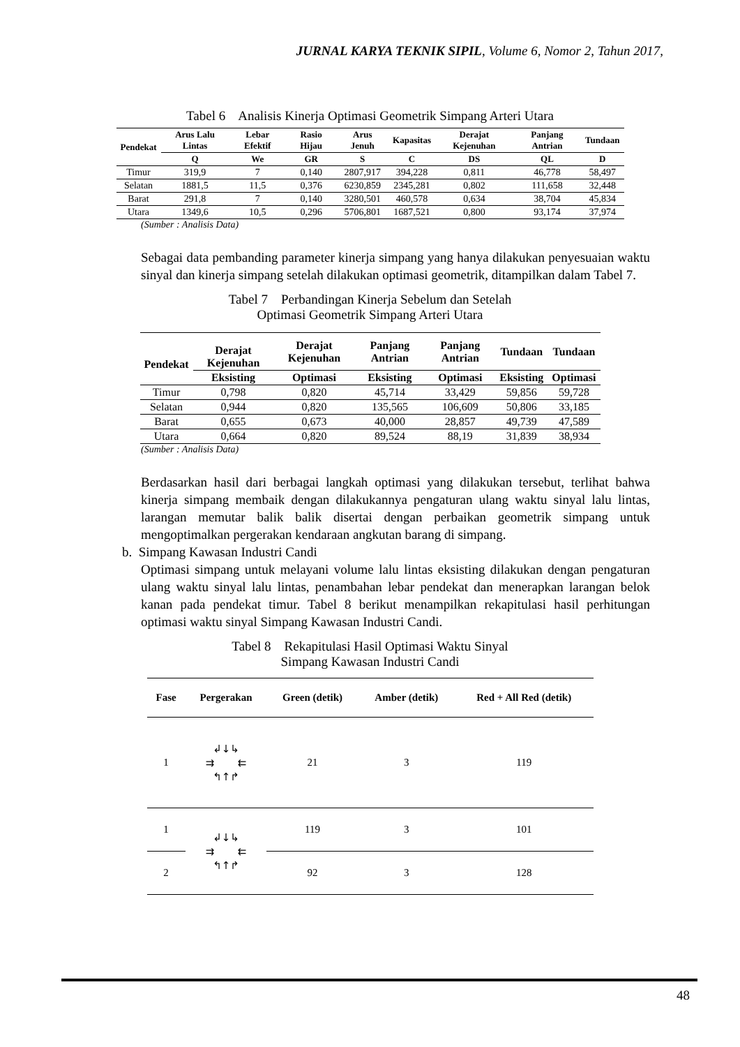JURNAL KARYA TEKNIK SIPIL, Volume 6, Nomor 2, Tahun 2017,
Tabel 6 Analisis Kinerja Optimasi Geometrik Simpang Arteri Utara
| Pendekat | Arus Lalu Lintas | Lebar Efektif | Rasio Hijau | Arus Jenuh | Kapasitas | Derajat Kejenuhan | Panjang Antrian | Tundaan |
| --- | --- | --- | --- | --- | --- | --- | --- | --- |
| | Q | We | GR | S | C | DS | QL | D |
| Timur | 319,9 | 7 | 0,140 | 2807,917 | 394,228 | 0,811 | 46,778 | 58,497 |
| Selatan | 1881,5 | 11,5 | 0,376 | 6230,859 | 2345,281 | 0,802 | 111,658 | 32,448 |
| Barat | 291,8 | 7 | 0,140 | 3280,501 | 460,578 | 0,634 | 38,704 | 45,834 |
| Utara | 1349,6 | 10,5 | 0,296 | 5706,801 | 1687,521 | 0,800 | 93,174 | 37,974 |
(Sumber : Analisis Data)
Sebagai data pembanding parameter kinerja simpang yang hanya dilakukan penyesuaian waktu sinyal dan kinerja simpang setelah dilakukan optimasi geometrik, ditampilkan dalam Tabel 7.
Tabel 7 Perbandingan Kinerja Sebelum dan Setelah
Optimasi Geometrik Simpang Arteri Utara
| Pendekat | Derajat Kejenuhan | Derajat Kejenuhan | Panjang Antrian | Panjang Antrian | Tundaan | Tundaan |
| --- | --- | --- | --- | --- | --- | --- |
| | Eksisting | Optimasi | Eksisting | Optimasi | Eksisting | Optimasi |
| Timur | 0,798 | 0,820 | 45,714 | 33,429 | 59,856 | 59,728 |
| Selatan | 0,944 | 0,820 | 135,565 | 106,609 | 50,806 | 33,185 |
| Barat | 0,655 | 0,673 | 40,000 | 28,857 | 49,739 | 47,589 |
| Utara | 0,664 | 0,820 | 89,524 | 88,19 | 31,839 | 38,934 |
(Sumber : Analisis Data)
Berdasarkan hasil dari berbagai langkah optimasi yang dilakukan tersebut, terlihat bahwa kinerja simpang membaik dengan dilakukannya pengaturan ulang waktu sinyal lalu lintas, larangan memutar balik balik disertai dengan perbaikan geometrik simpang untuk mengoptimalkan pergerakan kendaraan angkutan barang di simpang.
b. Simpang Kawasan Industri Candi
Optimasi simpang untuk melayani volume lalu lintas eksisting dilakukan dengan pengaturan ulang waktu sinyal lalu lintas, penambahan lebar pendekat dan menerapkan larangan belok kanan pada pendekat timur. Tabel 8 berikut menampilkan rekapitulasi hasil perhitungan optimasi waktu sinyal Simpang Kawasan Industri Candi.
Tabel 8 Rekapitulasi Hasil Optimasi Waktu Sinyal
Simpang Kawasan Industri Candi
| Fase | Pergerakan | Green (detik) | Amber (detik) | Red + All Red (detik) |
| --- | --- | --- | --- | --- |
| 1 | ↲↓↳ ⇉ ⇇ ↰↑↱ | 21 | 3 | 119 |
| 1 | ↲↓↳ ⇉ ⇇ ↰↑↱ | 119 | 3 | 101 |
| 2 | | 92 | 3 | 128 |
48